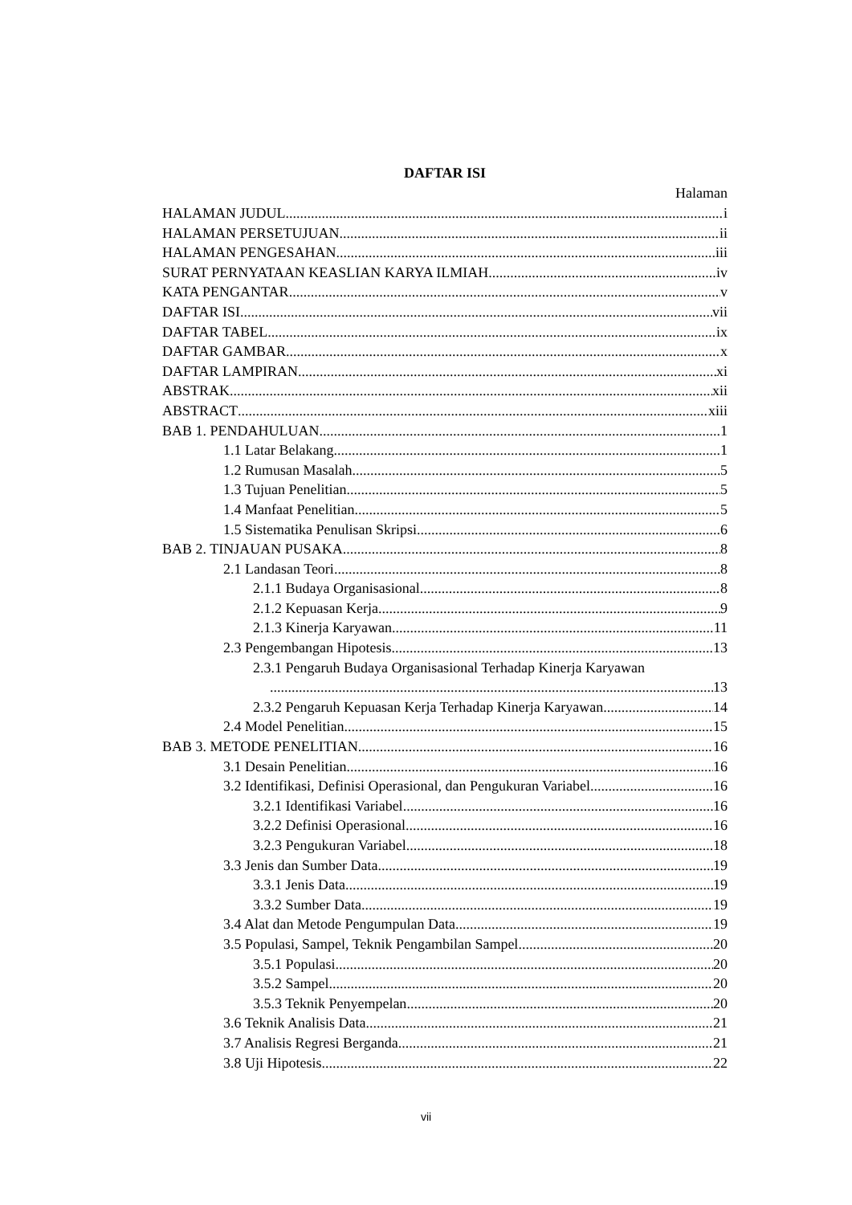DAFTAR ISI
Halaman
HALAMAN JUDUL i
HALAMAN PERSETUJUAN ii
HALAMAN PENGESAHAN iii
SURAT PERNYATAAN KEASLIAN KARYA ILMIAH iv
KATA PENGANTAR v
DAFTAR ISI vii
DAFTAR TABEL ix
DAFTAR GAMBAR x
DAFTAR LAMPIRAN xi
ABSTRAK xii
ABSTRACT xiii
BAB 1. PENDAHULUAN 1
1.1 Latar Belakang 1
1.2 Rumusan Masalah 5
1.3 Tujuan Penelitian 5
1.4 Manfaat Penelitian 5
1.5 Sistematika Penulisan Skripsi 6
BAB 2. TINJAUAN PUSAKA 8
2.1 Landasan Teori 8
2.1.1 Budaya Organisasional 8
2.1.2 Kepuasan Kerja 9
2.1.3 Kinerja Karyawan 11
2.3 Pengembangan Hipotesis 13
2.3.1 Pengaruh Budaya Organisasional Terhadap Kinerja Karyawan
13
2.3.2 Pengaruh Kepuasan Kerja Terhadap Kinerja Karyawan 14
2.4 Model Penelitian 15
BAB 3. METODE PENELITIAN 16
3.1 Desain Penelitian 16
3.2 Identifikasi, Definisi Operasional, dan Pengukuran Variabel 16
3.2.1 Identifikasi Variabel 16
3.2.2 Definisi Operasional 16
3.2.3 Pengukuran Variabel 18
3.3 Jenis dan Sumber Data 19
3.3.1 Jenis Data 19
3.3.2 Sumber Data 19
3.4 Alat dan Metode Pengumpulan Data 19
3.5 Populasi, Sampel, Teknik Pengambilan Sampel 20
3.5.1 Populasi 20
3.5.2 Sampel 20
3.5.3 Teknik Penyempelan 20
3.6 Teknik Analisis Data 21
3.7 Analisis Regresi Berganda 21
3.8 Uji Hipotesis 22
vii